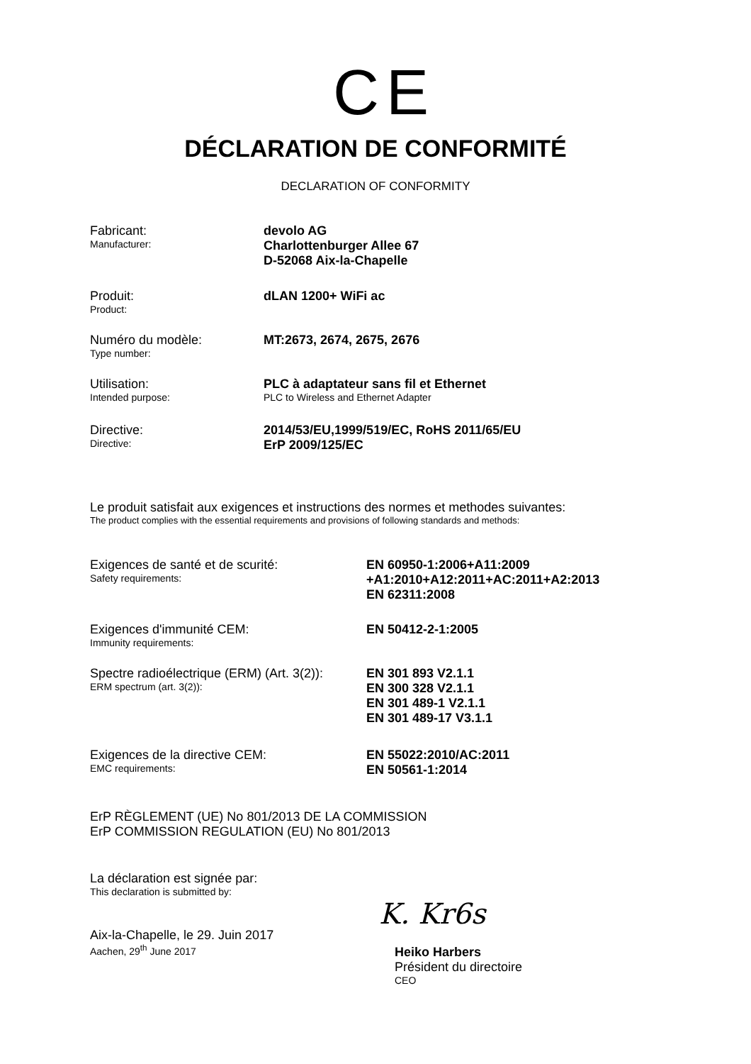CE
DÉCLARATION DE CONFORMITÉ
DECLARATION OF CONFORMITY
Fabricant:
Manufacturer:
devolo AG
Charlottenburger Allee 67
D-52068 Aix-la-Chapelle
Produit:
Product:
dLAN 1200+ WiFi ac
Numéro du modèle:
Type number:
MT:2673, 2674, 2675, 2676
Utilisation:
Intended purpose:
PLC à adaptateur sans fil et Ethernet
PLC to Wireless and Ethernet Adapter
Directive:
Directive:
2014/53/EU,1999/519/EC, RoHS 2011/65/EU
ErP 2009/125/EC
Le produit satisfait aux exigences et instructions des normes et methodes suivantes:
The product complies with the essential requirements and provisions of following standards and methods:
Exigences de santé et de scurité:
Safety requirements:
EN 60950-1:2006+A11:2009
+A1:2010+A12:2011+AC:2011+A2:2013
EN 62311:2008
Exigences d'immunité CEM:
Immunity requirements:
EN 50412-2-1:2005
Spectre radioélectrique (ERM) (Art. 3(2)):
ERM spectrum (art. 3(2)):
EN 301 893 V2.1.1
EN 300 328 V2.1.1
EN 301 489-1 V2.1.1
EN 301 489-17 V3.1.1
Exigences de la directive CEM:
EMC requirements:
EN 55022:2010/AC:2011
EN 50561-1:2014
ErP RÈGLEMENT (UE) No 801/2013 DE LA COMMISSION
ErP COMMISSION REGULATION (EU) No 801/2013
La déclaration est signée par:
This declaration is submitted by:
Aix-la-Chapelle, le 29. Juin 2017
Aachen, 29<sup>th</sup> June 2017
K. Kr6s
Heiko Harbers
Président du directoire
CEO